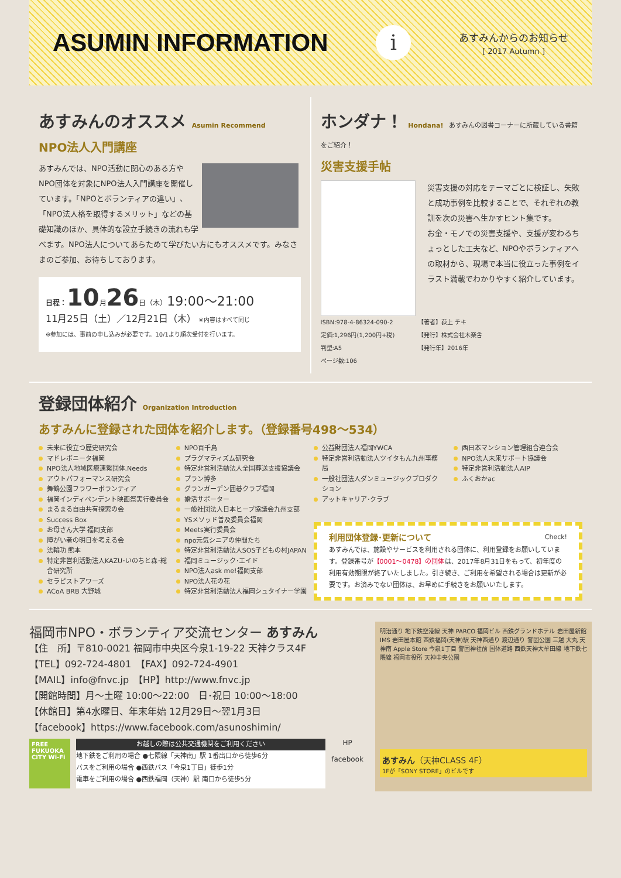ASUMIN INFORMATION
i
あすみんからのお知らせ
[ 2017 Autumn ]
あすみんのオススメ Asumin Recommend
NPO法人入門講座
あすみんでは、NPO活動に関心のある方やNPO団体を対象にNPO法人入門講座を開催しています。「NPOとボランティアの違い」、「NPO法人格を取得するメリット」などの基礎知識のほか、具体的な設立手続きの流れも学べます。NPO法人についてあらためて学びたい方にもオススメです。みなさまのご参加、お待ちしております。
日程：10月26日（木）19:00〜21:00
11月25日（土）／12月21日（木） ※内容はすべて同じ
※参加には、事前の申し込みが必要です。10/1より順次受付を行います。
ホンダナ！ Hondana! あすみんの図書コーナーに所蔵している書籍をご紹介！
災害支援手帖
災害支援の対応をテーマごとに検証し、失敗と成功事例を比較することで、それぞれの教訓を次の災害へ生かすヒント集です。
お金・モノでの災害支援や、支援が変わるちょっとした工夫など、NPOやボランティアへの取材から、現場で本当に役立った事例をイラスト満載でわかりやすく紹介しています。
ISBN:978-4-86324-090-2
定価:1,296円(1,200円+税)
判型:A5
ページ数:106
【著者】荻上 チキ
【発行】株式会社木楽舎
【発行年】2016年
登録団体紹介 Organization Introduction
あすみんに登録された団体を紹介します。（登録番号498〜534）
未来に役立つ歴史研究会
マドレボニータ福岡
NPO法人地域医療連繋団体.Needs
アウトパフォーマンス研究会
舞鶴公園フラワーボランティア
福岡インディペンデント映画祭実行委員会
まるまる自由共有探索の会
Success Box
お母さん大学 福岡支部
障がい者の明日を考える会
法輪功 熊本
特定非営利活動法人KAZU･いのちと森･総合研究所
セラピストアワーズ
ACoA BRB 大野城
NPO百千鳥
プラグマティズム研究会
特定非営利活動法人全国葬送支援協議会
プラン博多
グランガーデン囲碁クラブ福岡
婚活サポーター
一般社団法人日本ヒーブ協議会九州支部
YSメソッド普及委員会福岡
Meets実行委員会
npo元気シニアの仲間たち
特定非営利活動法人SOS子どもの村JAPAN
福岡ミュージック･エイド
NPO法人ask me!福岡支部
NPO法人花の花
特定非営利活動法人福岡シュタイナー学園
公益財団法人福岡YWCA
特定非営利活動法人ツイタもん九州事務局
一般社団法人ダンミュージックプロダクション
アットキャリア･クラブ
西日本マンション管理組合連合会
NPO法人未来サポート協議会
特定非営利活動法人AIP
ふくおかac
利用団体登録･更新について Check!
あすみんでは、施設やサービスを利用される団体に、利用登録をお願いしています。登録番号が【0001〜0478】の団体は、2017年8月31日をもって、初年度の利用有効期限が終了いたしました。引き続き、ご利用を希望される場合は更新が必要です。お済みでない団体は、お早めに手続きをお願いいたします。
福岡市NPO・ボランティア交流センター あすみん
【住　所】〒810-0021 福岡市中央区今泉1-19-22 天神クラス4F
【TEL】092-724-4801　【FAX】092-724-4901
【MAIL】info@fnvc.jp　【HP】http://www.fnvc.jp
【開館時間】月〜土曜 10:00〜22:00　日･祝日 10:00〜18:00
【休館日】第4水曜日、年末年始 12月29日〜翌1月3日
【facebook】https://www.facebook.com/asunoshimin/
FREE
FUKUOKA CITY Wi-Fi
お越しの際は公共交通機関をご利用ください
地下鉄をご利用の場合 ●七隈線「天神南」駅 1番出口から徒歩6分
バスをご利用の場合 ●西鉄バス「今泉1丁目」徒歩1分
電車をご利用の場合 ●西鉄福岡（天神）駅 南口から徒歩5分
HP
facebook
明治通り 地下鉄空港線 天神 PARCO 福岡ビル 西鉄グランドホテル 岩田屋新館 IMS 岩田屋本館 西鉄福岡(天神)駅 天神西通り 渡辺通り 警固公園 三越 大丸 天神南 Apple Store 今泉1丁目 警固神社前 国体道路 西鉄天神大牟田線 地下鉄七隈線 福岡市役所 天神中央公園
あすみん（天神CLASS 4F）
1Fが「SONY STORE」のビルです